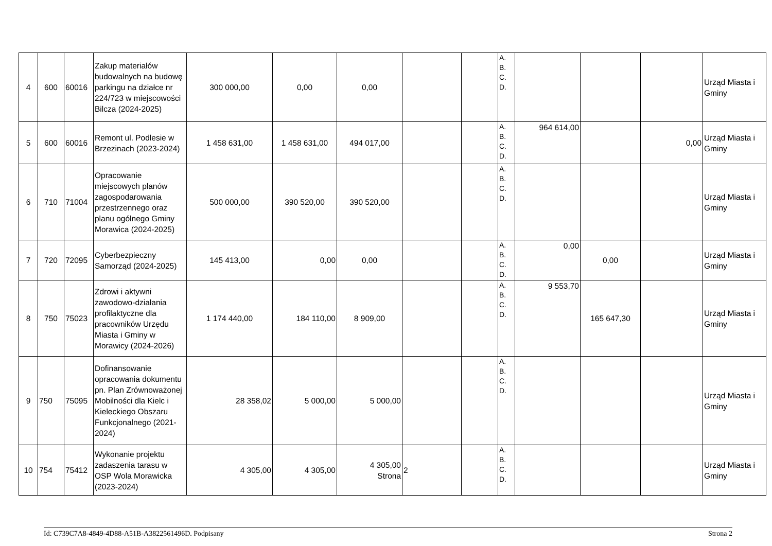| 4 | 600 | 60016 | Zakup materiałów budowalnych na budowę parkingu na działce nr 224/723 w miejscowości Bilcza (2024-2025) | 300 000,00 | 0,00 | 0,00 | | | A. B. C. D. | | | | Urząd Miasta i Gminy |
| 5 | 600 | 60016 | Remont ul. Podlesie w Brzezinach (2023-2024) | 1 458 631,00 | 1 458 631,00 | 494 017,00 | | | A. B. C. D. | 964 614,00 | | 0,00 | Urząd Miasta i Gminy |
| 6 | 710 | 71004 | Opracowanie miejscowych planów zagospodarowania przestrzennego oraz planu ogólnego Gminy Morawica (2024-2025) | 500 000,00 | 390 520,00 | 390 520,00 | | | A. B. C. D. | | | | Urząd Miasta i Gminy |
| 7 | 720 | 72095 | Cyberbezpieczny Samorząd (2024-2025) | 145 413,00 | 0,00 | 0,00 | | | A. B. C. D. | 0,00 | 0,00 | | Urząd Miasta i Gminy |
| 8 | 750 | 75023 | Zdrowi i aktywni zawodowo-działania profilaktyczne dla pracowników Urzędu Miasta i Gminy w Morawicy (2024-2026) | 1 174 440,00 | 184 110,00 | 8 909,00 | | | A. B. C. D. | 9 553,70 | 165 647,30 | | Urząd Miasta i Gminy |
| 9 | 750 | 75095 | Dofinansowanie opracowania dokumentu pn. Plan Zrównoważonej Mobilności dla Kielc i Kieleckiego Obszaru Funkcjonalnego (2021-2024) | 28 358,02 | 5 000,00 | 5 000,00 | | | A. B. C. D. | | | | Urząd Miasta i Gminy |
| 10 | 754 | 75412 | Wykonanie projektu zadaszenia tarasu w OSP Wola Morawicka (2023-2024) | 4 305,00 | 4 305,00 | 4 305,00 Strona | 2 | | A. B. C. D. | | | | Urząd Miasta i Gminy |
Id: C739C7A8-4849-4D88-A51B-A3822561496D. Podpisany Strona 2